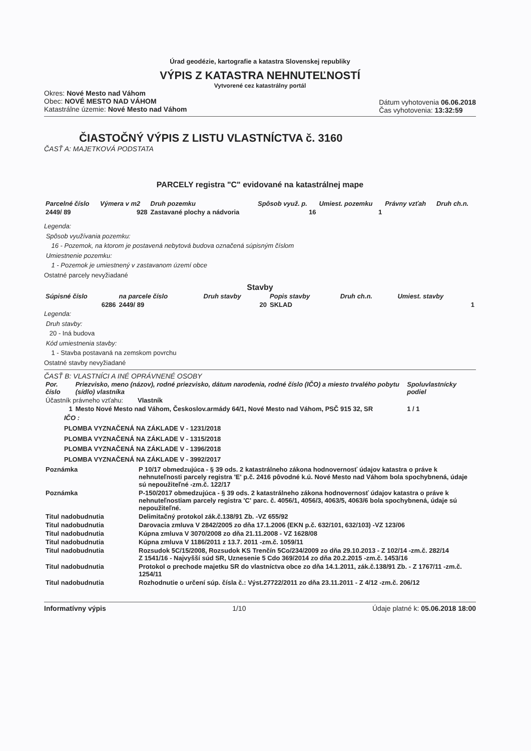Úrad geodézie, kartografie a katastra Slovenskej republiky
VÝPIS Z KATASTRA NEHNUTEĽNOSTÍ
Vytvorené cez katastrálny portál
Okres: Nové Mesto nad Váhom
Obec: NOVÉ MESTO NAD VÁHOM
Katastrálne územie: Nové Mesto nad Váhom
Dátum vyhotovenia 06.06.2018
Čas vyhotovenia: 13:32:59
ČIASTOČNÝ VÝPIS Z LISTU VLASTNÍCTVA č. 3160
ČASŤ A: MAJETKOVÁ PODSTATA
PARCELY registra "C" evidované na katastrálnej mape
| Parcelné číslo | Výmera v m2 | Druh pozemku | Spôsob využ. p. | Umiest. pozemku | Právny vzťah | Druh ch.n. |
| --- | --- | --- | --- | --- | --- | --- |
| 2449/ 89 | 928 | Zastavané plochy a nádvoria | 16 | 1 | | |
Legenda:
Spôsob využívania pozemku:
16 - Pozemok, na ktorom je postavená nebytová budova označená súpisným číslom
Umiestnenie pozemku:
1 - Pozemok je umiestnený v zastavanom území obce
Ostatné parcely nevyžiadané
Stavby
| Súpisné číslo | na parcele číslo | Druh stavby | Popis stavby | Druh ch.n. | Umiest. stavby |
| --- | --- | --- | --- | --- | --- |
| 6286 | 2449/ 89 | 20 | SKLAD | | 1 |
Legenda:
Druh stavby:
20 - Iná budova
Kód umiestnenia stavby:
1 - Stavba postavaná na zemskom povrchu
Ostatné stavby nevyžiadané
ČASŤ B: VLASTNÍCI A INÉ OPRÁVNENÉ OSOBY
| Por. číslo | Priezvisko, meno (názov), rodné priezvisko, dátum narodenia, rodné číslo (IČO) a miesto trvalého pobytu (sídlo) vlastníka | Spoluvlastnícky podiel |
| --- | --- | --- |
| Účastník právneho vzťahu: Vlastník | | |
| 1 | Mesto Nové Mesto nad Váhom, Českoslov.armády 64/1, Nové Mesto nad Váhom, PSČ 915 32, SR | 1 / 1 |
IČO :
PLOMBA VYZNAČENÁ NA ZÁKLADE V - 1231/2018
PLOMBA VYZNAČENÁ NA ZÁKLADE V - 1315/2018
PLOMBA VYZNAČENÁ NA ZÁKLADE V - 1396/2018
PLOMBA VYZNAČENÁ NA ZÁKLADE V - 3992/2017
| Poznámka | P 10/17 obmedzujúca - § 39 ods. 2 katastrálneho zákona hodnovernosť údajov katastra o práve k nehnuteľnosti parcely registra 'E' p.č. 2416 pôvodné k.ú. Nové Mesto nad Váhom bola spochybnená, údaje sú nepoužiteľné -zm.č. 122/17 |
| Poznámka | P-150/2017 obmedzujúca - § 39 ods. 2 katastrálneho zákona hodnovernosť údajov katastra o práve k nehnuteľnostiam parcely registra 'C' parc. č. 4056/1, 4056/3, 4063/5, 4063/6 bola spochybnená, údaje sú nepoužiteľné. |
| Titul nadobudnutia | Delimitačný protokol zák.č.138/91 Zb. -VZ 655/92 |
| Titul nadobudnutia | Darovacia zmluva V 2842/2005 zo dňa 17.1.2006 (EKN p.č. 632/101, 632/103) -VZ 123/06 |
| Titul nadobudnutia | Kúpna zmluva V 3070/2008 zo dňa 21.11.2008 - VZ 1628/08 |
| Titul nadobudnutia | Kúpna zmluva V 1186/2011 z 13.7. 2011 -zm.č. 1059/11 |
| Titul nadobudnutia | Rozsudok 5C/15/2008, Rozsudok KS Trenčín 5Co/234/2009 zo dňa 29.10.2013 - Z 102/14 -zm.č. 282/14 Z 1541/16 - Najvyšší súd SR, Uznesenie 5 Cdo 369/2014 zo dňa 20.2.2015 -zm.č. 1453/16 |
| Titul nadobudnutia | Protokol o prechode majetku SR do vlastníctva obce zo dňa 14.1.2011, zák.č.138/91 Zb. - Z 1767/11 -zm.č. 1254/11 |
| Titul nadobudnutia | Rozhodnutie o určení súp. čísla č.: Výst.27722/2011 zo dňa 23.11.2011 - Z 4/12 -zm.č. 206/12 |
Informatívny výpis 1/10 Údaje platné k: 05.06.2018 18:00